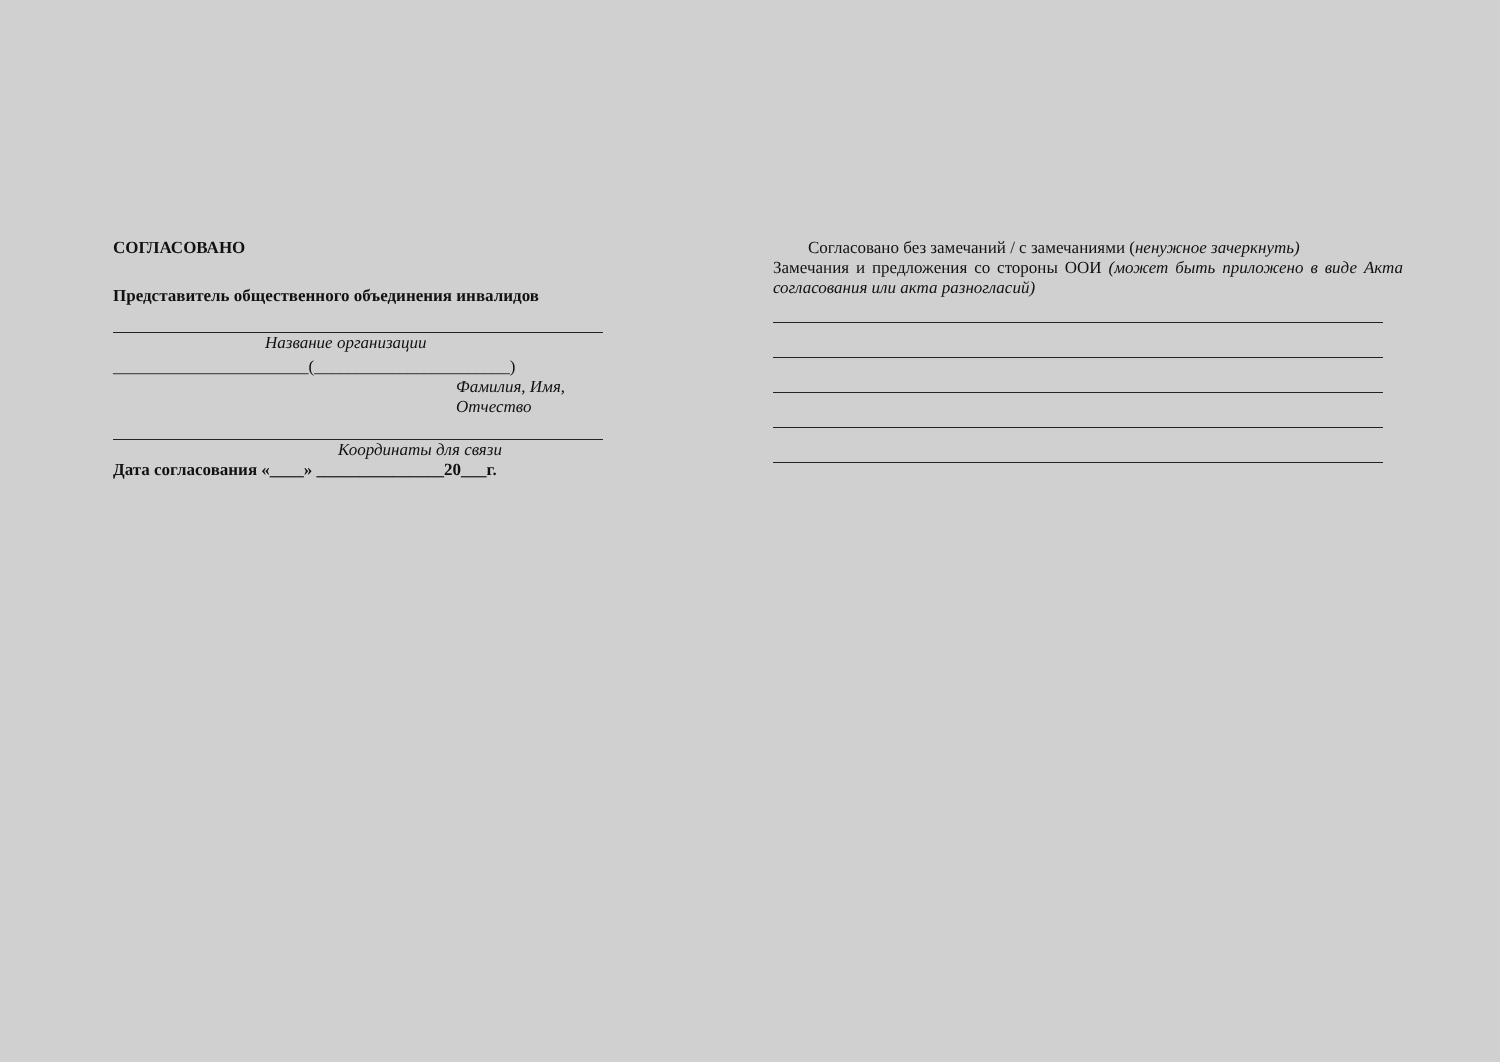СОГЛАСОВАНО
Представитель общественного объединения инвалидов
Название организации
_______________________(_______________________)
Фамилия, Имя, Отчество
Координаты для связи
Дата согласования «____» _______________20___г.
Согласовано без замечаний / с замечаниями (ненужное зачеркнуть)
Замечания и предложения со стороны ООИ (может быть приложено в виде Акта согласования или акта разногласий)